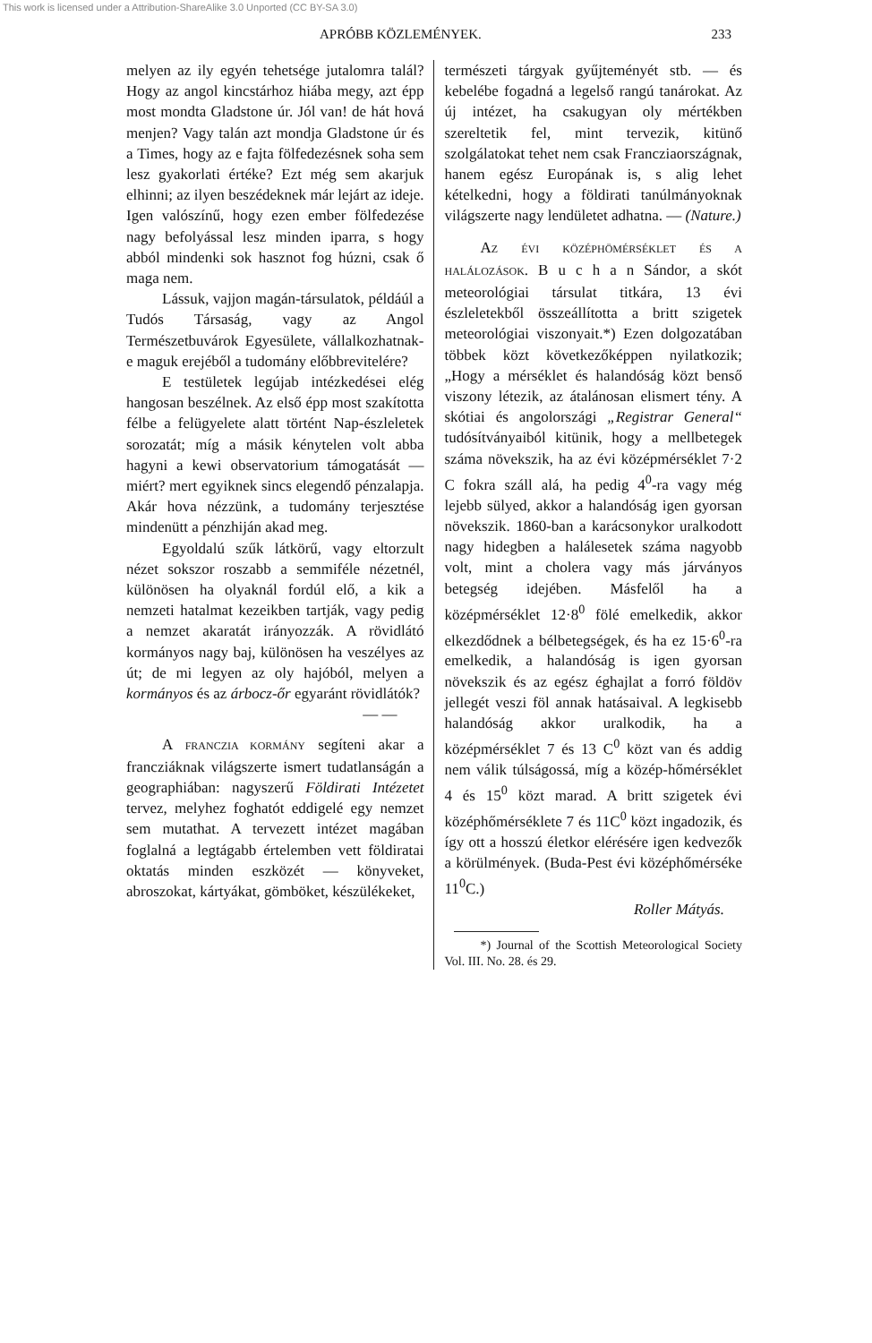This work is licensed under a Attribution-ShareAlike 3.0 Unported (CC BY-SA 3.0)
APRÓBB KÖZLEMÉNYEK. 233
melyen az ily egyén tehetsége jutalomra talál? Hogy az angol kincstárhoz hiába megy, azt épp most mondta Gladstone úr. Jól van! de hát hová menjen? Vagy talán azt mondja Gladstone úr és a Times, hogy az e fajta fölfedezésnek soha sem lesz gyakorlati értéke? Ezt még sem akarjuk elhinni; az ilyen beszédeknek már lejárt az ideje. Igen valószínű, hogy ezen ember fölfedezése nagy befolyással lesz minden iparra, s hogy abból mindenki sok hasznot fog húzni, csak ő maga nem.
Lássuk, vajjon magán-társulatok, példáúl a Tudós Társaság, vagy az Angol Természetbuvárok Egyesülete, vállalkozhatnak-e maguk erejéből a tudomány előbbrevitelére?
E testületek legújab intézkedései elég hangosan beszélnek. Az első épp most szakította félbe a felügyelete alatt történt Nap-észleletek sorozatát; míg a másik kénytelen volt abba hagyni a kewi observatorium támogatását — miért? mert egyiknek sincs elegendő pénzalapja. Akár hova nézzünk, a tudomány terjesztése mindenütt a pénzhiján akad meg.
Egyoldalú szűk látkörű, vagy eltorzult nézet sokszor roszabb a semmiféle nézetnél, különösen ha olyaknál fordúl elő, a kik a nemzeti hatalmat kezeikben tartják, vagy pedig a nemzet akaratát irányozzák. A rövidlátó kormányos nagy baj, különösen ha veszélyes az út; de mi legyen az oly hajóból, melyen a kormányos és az árbocz-őr egyaránt rövidlátók?
— —
A FRANCZIA KORMÁNY segíteni akar a francziáknak világszerte ismert tudatlanságán a geographiában: nagyszerű Földirati Intézetet tervez, melyhez foghatót eddigelé egy nemzet sem mutathat. A tervezett intézet magában foglalná a legtágabb értelemben vett földiratai oktatás minden eszközét — könyveket, abroszokat, kártyákat, gömböket, készülékeket,
természeti tárgyak gyűjteményét stb. — és kebelébe fogadná a legelső rangú tanárokat. Az új intézet, ha csakugyan oly mértékben szereltetik fel, mint tervezik, kitünő szolgálatokat tehet nem csak Francziaországnak, hanem egész Europának is, s alig lehet kételkedni, hogy a földirati tanúlmányoknak világszerte nagy lendületet adhatna. — (Nature.)
AZ ÉVI KÖZÉPHÖMÉRSÉKLET ÉS A HALÁLOZÁSOK. B u c h a n Sándor, a skót meteorológiai társulat titkára, 13 évi észleletekből összeállította a britt szigetek meteorológiai viszonyait.*) Ezen dolgozatában többek közt következőképpen nyilatkozik; „Hogy a mérséklet és halandóság közt benső viszony létezik, az átalánosan elismert tény. A skótiai és angolországi „Registrar General“ tudósítványaiból kitünik, hogy a mellbetegek száma növekszik, ha az évi középmérséklet 7·2 C fokra száll alá, ha pedig 4<sup>0</sup>-ra vagy még lejebb sülyed, akkor a halandóság igen gyorsan növekszik. 1860-ban a karácsonykor uralkodott nagy hidegben a halálesetek száma nagyobb volt, mint a cholera vagy más járványos betegség idejében. Másfelől ha a középmérséklet 12·8<sup>0</sup> fölé emelkedik, akkor elkezdődnek a bélbetegségek, és ha ez 15·6<sup>0</sup>-ra emelkedik, a halandóság is igen gyorsan növekszik és az egész éghajlat a forró földöv jellegét veszi föl annak hatásaival. A legkisebb halandóság akkor uralkodik, ha a középmérséklet 7 és 13 C<sup>0</sup> közt van és addig nem válik túlságossá, míg a közép-hőmérséklet 4 és 15<sup>0</sup> közt marad. A britt szigetek évi középhőmérséklete 7 és 11C<sup>0</sup> közt ingadozik, és így ott a hosszú életkor elérésére igen kedvezők a körülmények. (Buda-Pest évi középhőmérséke 11<sup>0</sup>C.)
Roller Mátyás.
*) Journal of the Scottish Meteorological Society Vol. III. No. 28. és 29.